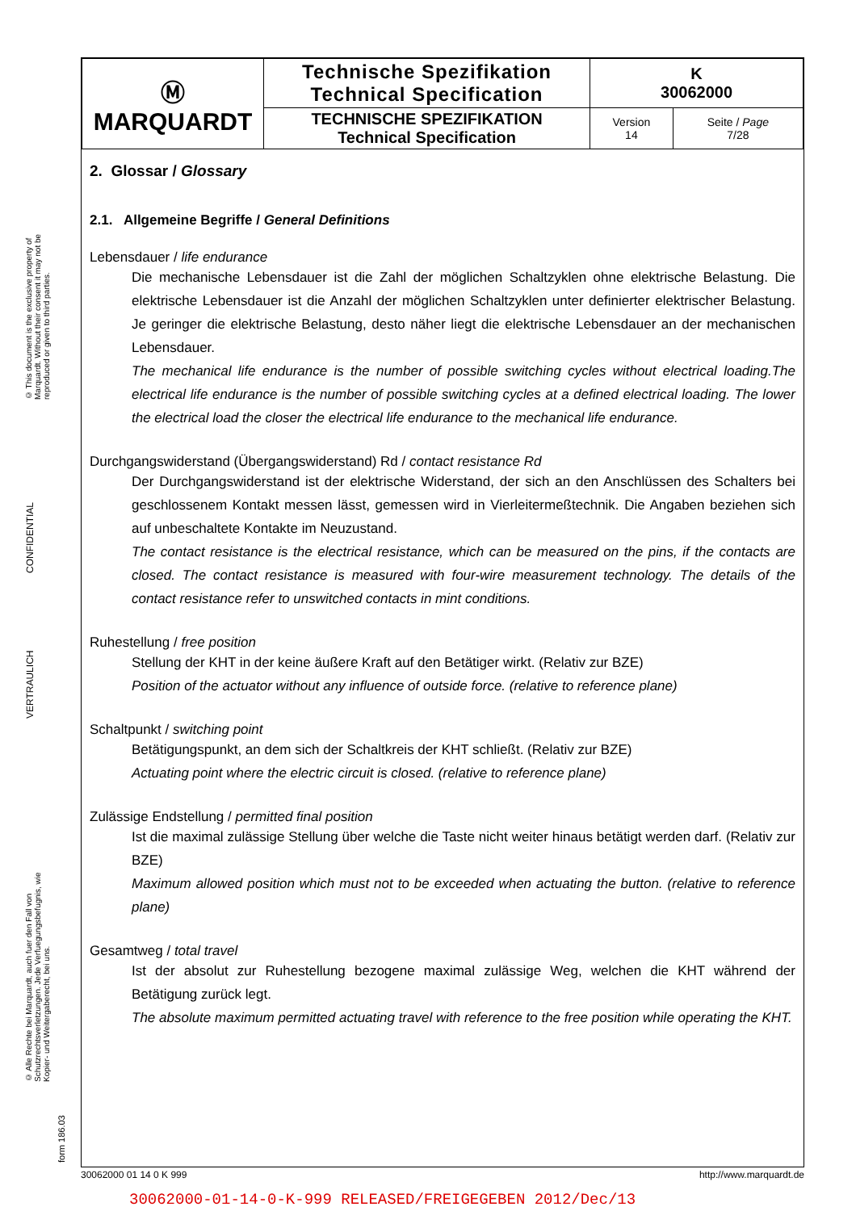© This document is the exclusive property of Marquardt. Without their consent it may not be reproduced or given to third parties.
CONFIDENTIAL
VERTRAULICH
© Alle Rechte bei Marquardt, auch fuer den Fall von Schutzrechtsverletzungen. Jede Verfuegungsbefugnis, wie Kopier- und Weitergaberecht, bei uns.
form 186.03
| Ⓜ MARQUARDT | Technische Spezifikation Technical Specification | K 30062000 | |
| | TECHNISCHE SPEZIFIKATION Technical Specification | Version 14 | Seite / Page 7/28 |
2. Glossar / Glossary
2.1. Allgemeine Begriffe / General Definitions
Lebensdauer / life endurance
Die mechanische Lebensdauer ist die Zahl der möglichen Schaltzyklen ohne elektrische Belastung. Die elektrische Lebensdauer ist die Anzahl der möglichen Schaltzyklen unter definierter elektrischer Belastung. Je geringer die elektrische Belastung, desto näher liegt die elektrische Lebensdauer an der mechanischen Lebensdauer.
The mechanical life endurance is the number of possible switching cycles without electrical loading.The electrical life endurance is the number of possible switching cycles at a defined electrical loading. The lower the electrical load the closer the electrical life endurance to the mechanical life endurance.
Durchgangswiderstand (Übergangswiderstand) Rd / contact resistance Rd
Der Durchgangswiderstand ist der elektrische Widerstand, der sich an den Anschlüssen des Schalters bei geschlossenem Kontakt messen lässt, gemessen wird in Vierleitermeßtechnik. Die Angaben beziehen sich auf unbeschaltete Kontakte im Neuzustand.
The contact resistance is the electrical resistance, which can be measured on the pins, if the contacts are closed. The contact resistance is measured with four-wire measurement technology. The details of the contact resistance refer to unswitched contacts in mint conditions.
Ruhestellung / free position
Stellung der KHT in der keine äußere Kraft auf den Betätiger wirkt. (Relativ zur BZE)
Position of the actuator without any influence of outside force. (relative to reference plane)
Schaltpunkt / switching point
Betätigungspunkt, an dem sich der Schaltkreis der KHT schließt. (Relativ zur BZE)
Actuating point where the electric circuit is closed. (relative to reference plane)
Zulässige Endstellung / permitted final position
Ist die maximal zulässige Stellung über welche die Taste nicht weiter hinaus betätigt werden darf. (Relativ zur BZE)
Maximum allowed position which must not to be exceeded when actuating the button. (relative to reference plane)
Gesamtweg / total travel
Ist der absolut zur Ruhestellung bezogene maximal zulässige Weg, welchen die KHT während der Betätigung zurück legt.
The absolute maximum permitted actuating travel with reference to the free position while operating the KHT.
30062000 01 14 0 K 999 http://www.marquardt.de
30062000-01-14-0-K-999 RELEASED/FREIGEGEBEN 2012/Dec/13